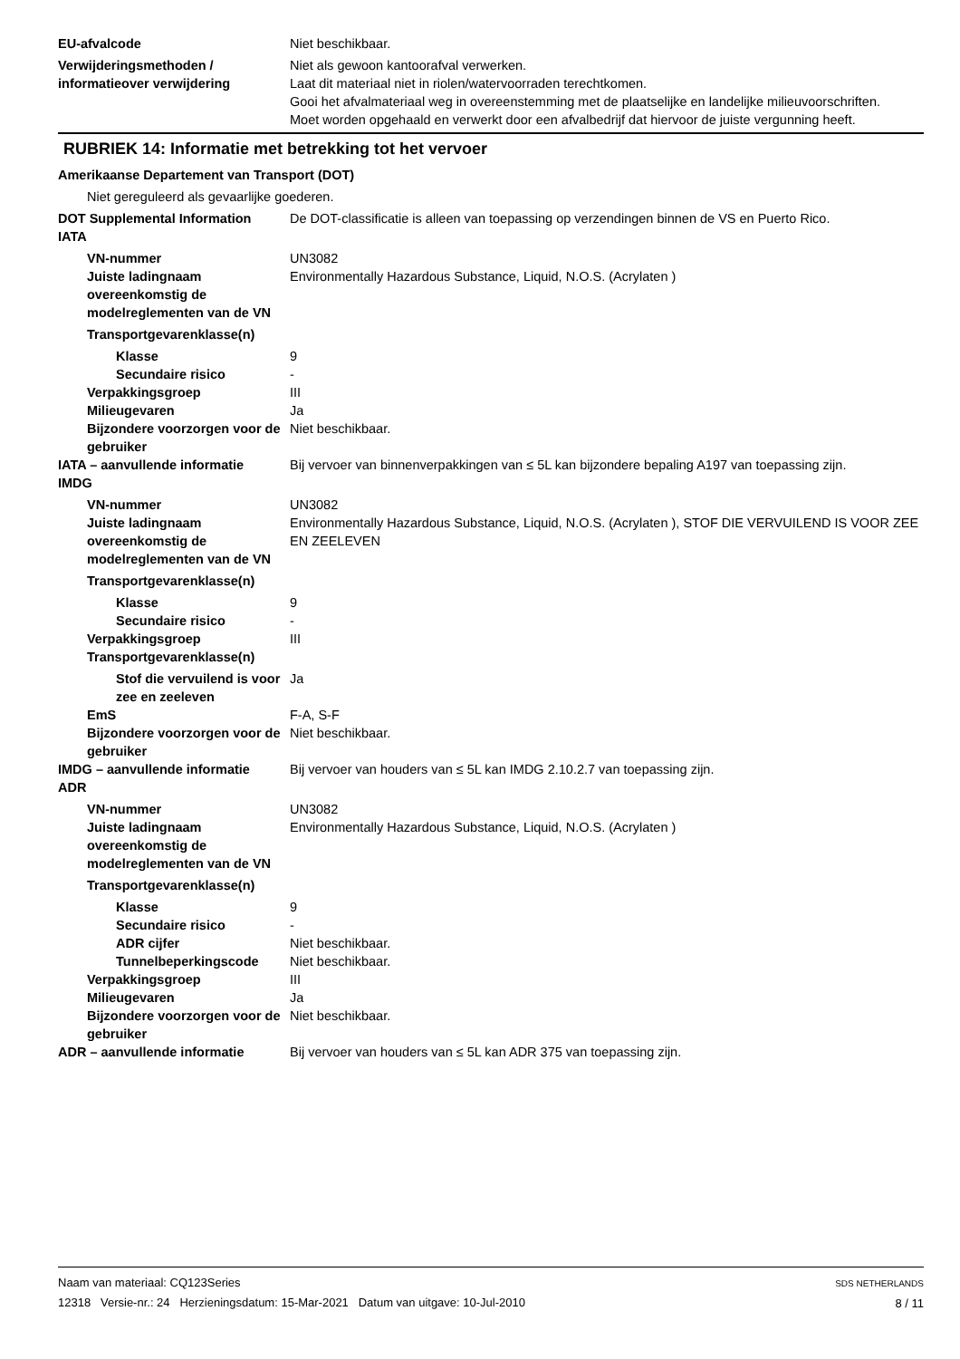EU-afvalcode Niet beschikbaar.
Verwijderingsmethoden / informatieover verwijdering
Niet als gewoon kantoorafval verwerken.
Laat dit materiaal niet in riolen/watervoorraden terechtkomen.
Gooi het afvalmateriaal weg in overeenstemming met de plaatselijke en landelijke milieuvoorschriften.
Moet worden opgehaald en verwerkt door een afvalbedrijf dat hiervoor de juiste vergunning heeft.
RUBRIEK 14: Informatie met betrekking tot het vervoer
Amerikaanse Departement van Transport (DOT)
Niet gereguleerd als gevaarlijke goederen.
DOT Supplemental Information De DOT-classificatie is alleen van toepassing op verzendingen binnen de VS en Puerto Rico.
IATA
VN-nummer UN3082
Juiste ladingnaam overeenkomstig de modelreglementen van de VN
Environmentally Hazardous Substance, Liquid, N.O.S. (Acrylaten )
Transportgevarenklasse(n)
Klasse 9
Secundaire risico -
Verpakkingsgroep III
Milieugevaren Ja
Bijzondere voorzorgen voor de gebruiker
Niet beschikbaar.
IATA – aanvullende informatie Bij vervoer van binnenverpakkingen van ≤ 5L kan bijzondere bepaling A197 van toepassing zijn.
IMDG
VN-nummer UN3082
Juiste ladingnaam overeenkomstig de modelreglementen van de VN
Environmentally Hazardous Substance, Liquid, N.O.S. (Acrylaten ), STOF DIE VERVUILEND IS VOOR ZEE EN ZEELEVEN
Transportgevarenklasse(n)
Klasse 9
Secundaire risico -
Verpakkingsgroep III
Transportgevarenklasse(n)
Stof die vervuilend is voor zee en zeeleven
Ja
EmS F-A, S-F
Bijzondere voorzorgen voor de gebruiker
Niet beschikbaar.
IMDG – aanvullende informatie Bij vervoer van houders van ≤ 5L kan IMDG 2.10.2.7 van toepassing zijn.
ADR
VN-nummer UN3082
Juiste ladingnaam overeenkomstig de modelreglementen van de VN
Environmentally Hazardous Substance, Liquid, N.O.S. (Acrylaten )
Transportgevarenklasse(n)
Klasse 9
Secundaire risico -
ADR cijfer Niet beschikbaar.
Tunnelbeperkingscode Niet beschikbaar.
Verpakkingsgroep III
Milieugevaren Ja
Bijzondere voorzorgen voor de gebruiker
Niet beschikbaar.
ADR – aanvullende informatie Bij vervoer van houders van ≤ 5L kan ADR 375 van toepassing zijn.
Naam van materiaal: CQ123Series
12318 Versie-nr.: 24 Herzieningsdatum: 15-Mar-2021 Datum van uitgave: 10-Jul-2010
SDS NETHERLANDS
8 / 11